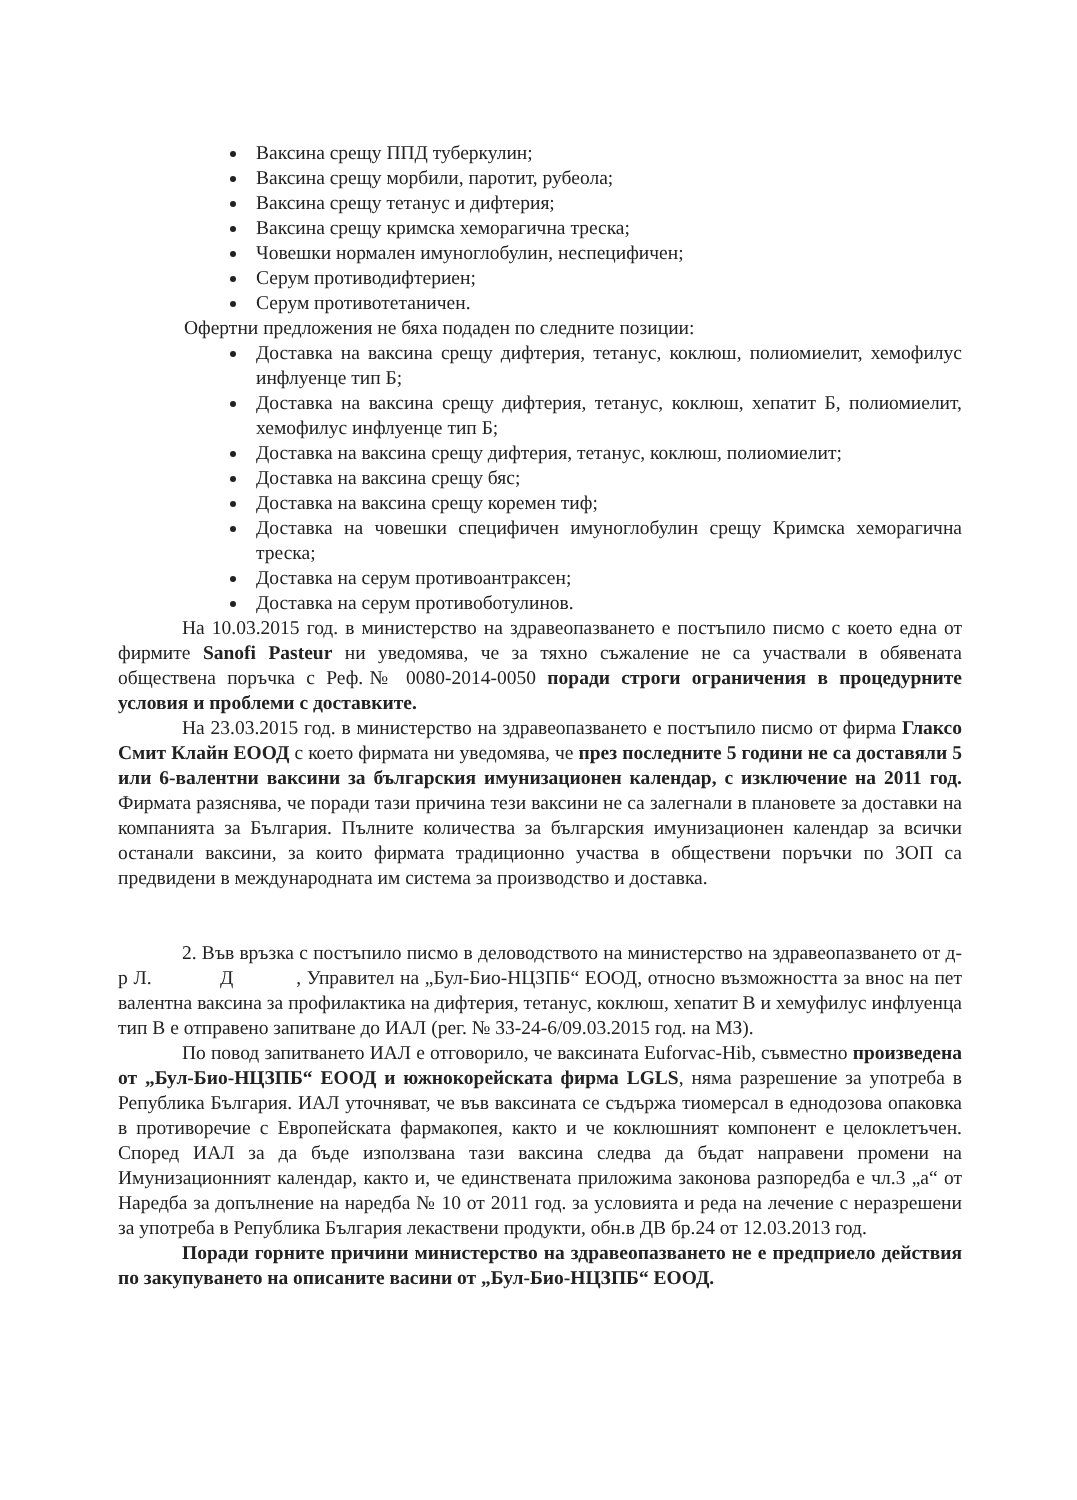Ваксина срещу ППД туберкулин;
Ваксина срещу морбили, паротит, рубеола;
Ваксина срещу тетанус и дифтерия;
Ваксина срещу кримска хеморагична треска;
Човешки нормален имуноглобулин, неспецифичен;
Серум противодифтериен;
Серум противотетаничен.
Офертни предложения не бяха подаден по следните позиции:
Доставка на ваксина срещу дифтерия, тетанус, коклюш, полиомиелит, хемофилус инфлуенце тип Б;
Доставка на ваксина срещу дифтерия, тетанус, коклюш, хепатит Б, полиомиелит, хемофилус инфлуенце тип Б;
Доставка на ваксина срещу дифтерия, тетанус, коклюш, полиомиелит;
Доставка на ваксина срещу бяс;
Доставка на ваксина срещу коремен тиф;
Доставка на човешки специфичен имуноглобулин срещу Кримска хеморагична треска;
Доставка на серум противоантраксен;
Доставка на серум противоботулинов.
На 10.03.2015 год. в министерство на здравеопазването е постъпило писмо с което една от фирмите Sanofi Pasteur ни уведомява, че за тяхно съжаление не са участвали в обявената обществена поръчка с Реф.№ 0080-2014-0050 поради строги ограничения в процедурните условия и проблеми с доставките.
На 23.03.2015 год. в министерство на здравеопазването е постъпило писмо от фирма Глаксо Смит Клайн ЕООД с което фирмата ни уведомява, че през последните 5 години не са доставяли 5 или 6-валентни ваксини за българския имунизационен календар, с изключение на 2011 год. Фирмата разяснява, че поради тази причина тези ваксини не са залегнали в плановете за доставки на компанията за България. Пълните количества за българския имунизационен календар за всички останали ваксини, за които фирмата традиционно участва в обществени поръчки по ЗОП са предвидени в международната им система за производство и доставка.
2. Във връзка с постъпило писмо в деловодството на министерство на здравеопазването от д-р Л. Д , Управител на „Бул-Био-НЦЗПБ“ ЕООД, относно възможността за внос на пет валентна ваксина за профилактика на дифтерия, тетанус, коклюш, хепатит В и хемуфилус инфлуенца тип В е отправено запитване до ИАЛ (рег. № 33-24-6/09.03.2015 год. на МЗ).
По повод запитването ИАЛ е отговорило, че ваксината Euforvac-Hib, съвместно произведена от „Бул-Био-НЦЗПБ“ ЕООД и южнокорейската фирма LGLS, няма разрешение за употреба в Република България. ИАЛ уточняват, че във ваксината се съдържа тиомерсал в еднодозова опаковка в противоречие с Европейската фармакопея, както и че коклюшният компонент е целоклетъчен. Според ИАЛ за да бъде използвана тази ваксина следва да бъдат направени промени на Имунизационният календар, както и, че единствената приложима законова разпоредба е чл.3 „а“ от Наредба за допълнение на наредба № 10 от 2011 год. за условията и реда на лечение с неразрешени за употреба в Република България лекаствени продукти, обн.в ДВ бр.24 от 12.03.2013 год.
Поради горните причини министерство на здравеопазването не е предприело действия по закупуването на описаните васини от „Бул-Био-НЦЗПБ“ ЕООД.